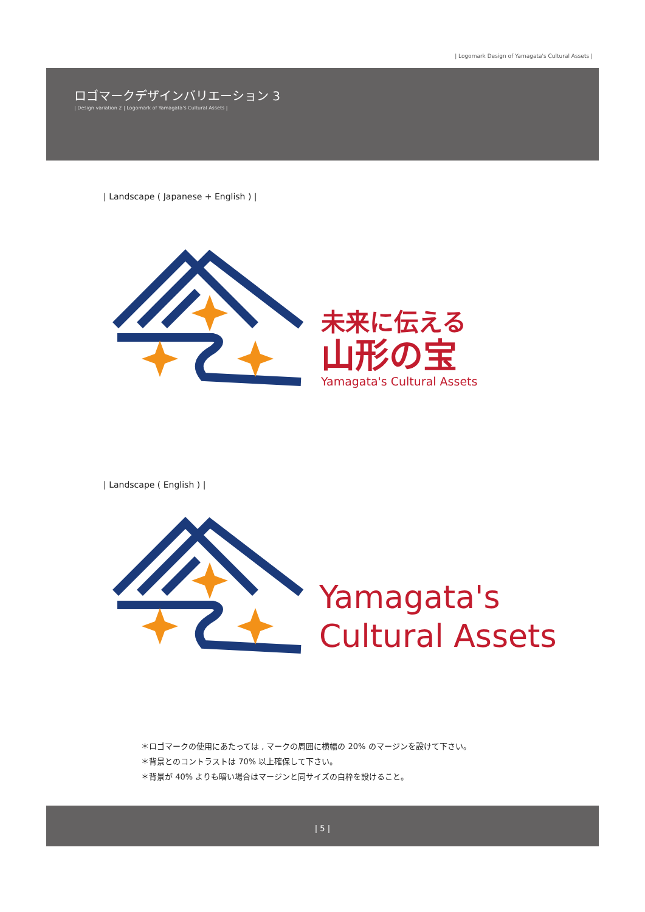| Logomark Design of Yamagata's Cultural Assets |
ロゴマークデザインバリエーション 3
| Design variation 2 | Logomark of Yamagata's Cultural Assets |
| Landscape ( Japanese + English ) |
未来に伝える
山形の宝
Yamagata's Cultural Assets
| Landscape ( English ) |
Yamagata's
Cultural Assets
＊ロゴマークの使用にあたっては , マークの周囲に横幅の 20% のマージンを設けて下さい。
＊背景とのコントラストは 70% 以上確保して下さい。
＊背景が 40% よりも暗い場合はマージンと同サイズの白枠を設けること。
| 5 |